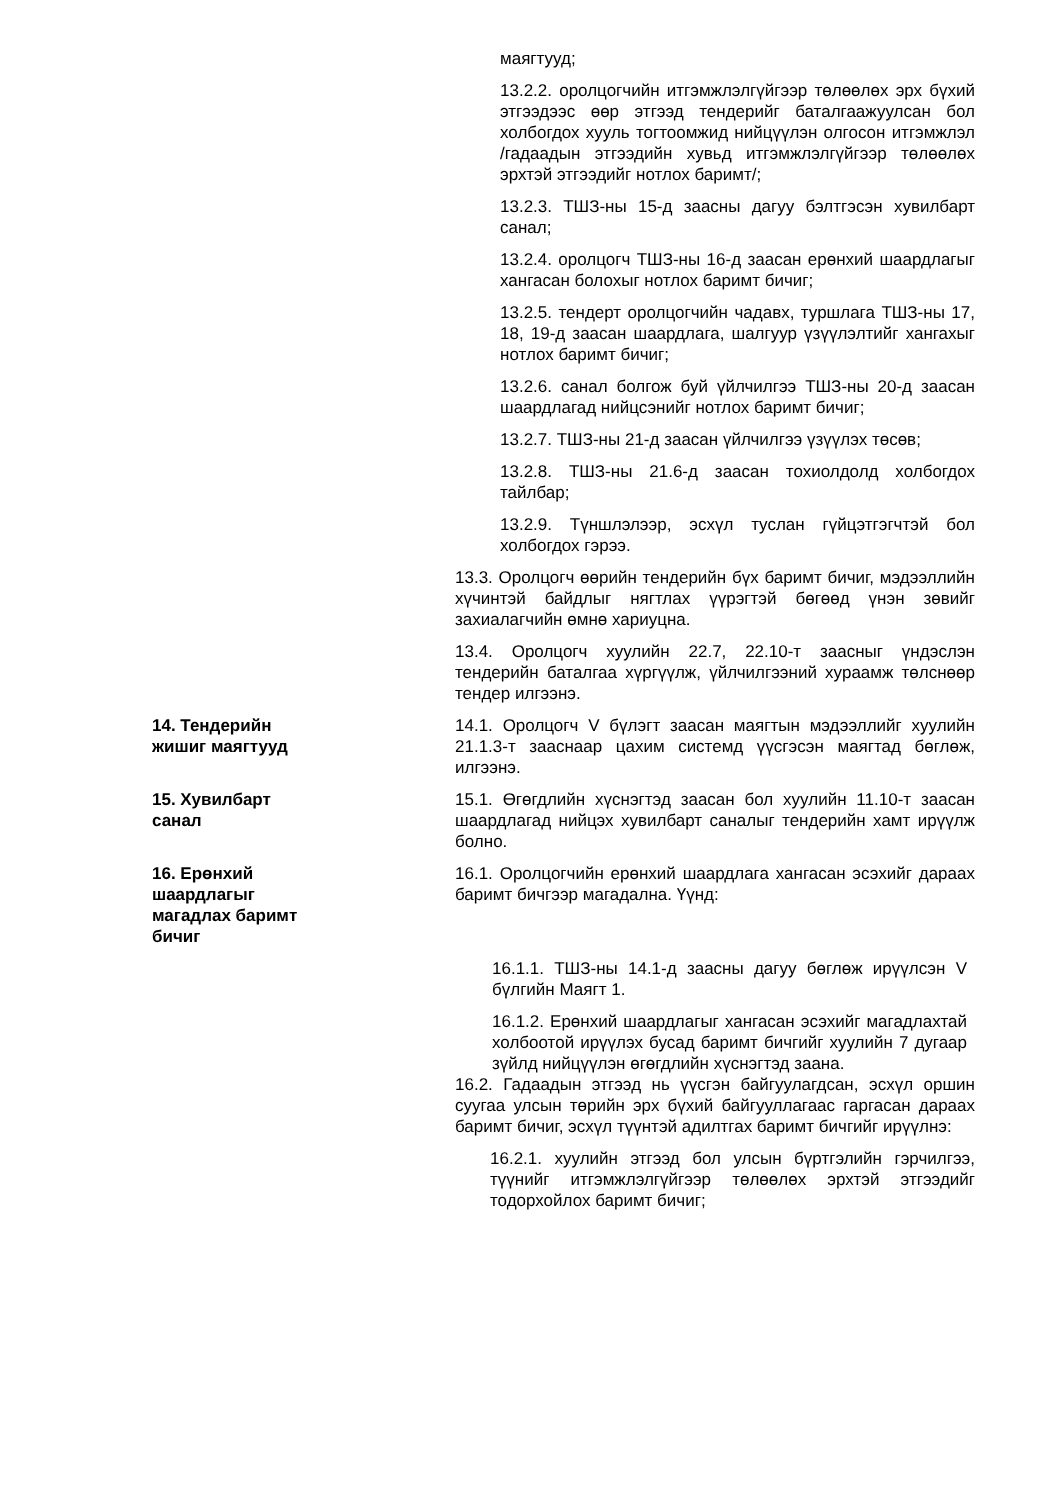маягтууд;
13.2.2. оролцогчийн итгэмжлэлгүйгээр төлөөлөх эрх бүхий этгээдээс өөр этгээд тендерийг баталгаажуулсан бол холбогдох хууль тогтоомжид нийцүүлэн олгосон итгэмжлэл /гадаадын этгээдийн хувьд итгэмжлэлгүйгээр төлөөлөх эрхтэй этгээдийг нотлох баримт/;
13.2.3. ТШЗ-ны 15-д заасны дагуу бэлтгэсэн хувилбарт санал;
13.2.4. оролцогч ТШЗ-ны 16-д заасан ерөнхий шаардлагыг хангасан болохыг нотлох баримт бичиг;
13.2.5. тендерт оролцогчийн чадавх, туршлага ТШЗ-ны 17, 18, 19-д заасан шаардлага, шалгуур үзүүлэлтийг хангахыг нотлох баримт бичиг;
13.2.6. санал болгож буй үйлчилгээ ТШЗ-ны 20-д заасан шаардлагад нийцсэнийг нотлох баримт бичиг;
13.2.7. ТШЗ-ны 21-д заасан үйлчилгээ үзүүлэх төсөв;
13.2.8. ТШЗ-ны 21.6-д заасан тохиолдолд холбогдох тайлбар;
13.2.9. Түншлэлээр, эсхүл туслан гүйцэтгэгчтэй бол холбогдох гэрээ.
13.3. Оролцогч өөрийн тендерийн бүх баримт бичиг, мэдээллийн хүчинтэй байдлыг нягтлах үүрэгтэй бөгөөд үнэн зөвийг захиалагчийн өмнө хариуцна.
13.4. Оролцогч хуулийн 22.7, 22.10-т заасныг үндэслэн тендерийн баталгаа хүргүүлж, үйлчилгээний хураамж төлснөөр тендер илгээнэ.
14. Тендерийн жишиг маягтууд 14.1. Оролцогч V бүлэгт заасан маягтын мэдээллийг хуулийн 21.1.3-т зааснаар цахим системд үүсгэсэн маягтад бөглөж, илгээнэ.
15. Хувилбарт санал 15.1. Өгөгдлийн хүснэгтэд заасан бол хуулийн 11.10-т заасан шаардлагад нийцэх хувилбарт саналыг тендерийн хамт ирүүлж болно.
16. Ерөнхий шаардлагыг магадлах баримт бичиг
16.1. Оролцогчийн ерөнхий шаардлага хангасан эсэхийг дараах баримт бичгээр магадална. Үүнд:
16.1.1. ТШЗ-ны 14.1-д заасны дагуу бөглөж ирүүлсэн V бүлгийн Маягт 1.
16.1.2. Ерөнхий шаардлагыг хангасан эсэхийг магадлахтай холбоотой ирүүлэх бусад баримт бичгийг хуулийн 7 дугаар зүйлд нийцүүлэн өгөгдлийн хүснэгтэд заана.
16.2. Гадаадын этгээд нь үүсгэн байгуулагдсан, эсхүл оршин суугаа улсын төрийн эрх бүхий байгууллагаас гаргасан дараах баримт бичиг, эсхүл түүнтэй адилтгах баримт бичгийг ирүүлнэ:
16.2.1. хуулийн этгээд бол улсын бүртгэлийн гэрчилгээ, түүнийг итгэмжлэлгүйгээр төлөөлөх эрхтэй этгээдийг тодорхойлох баримт бичиг;